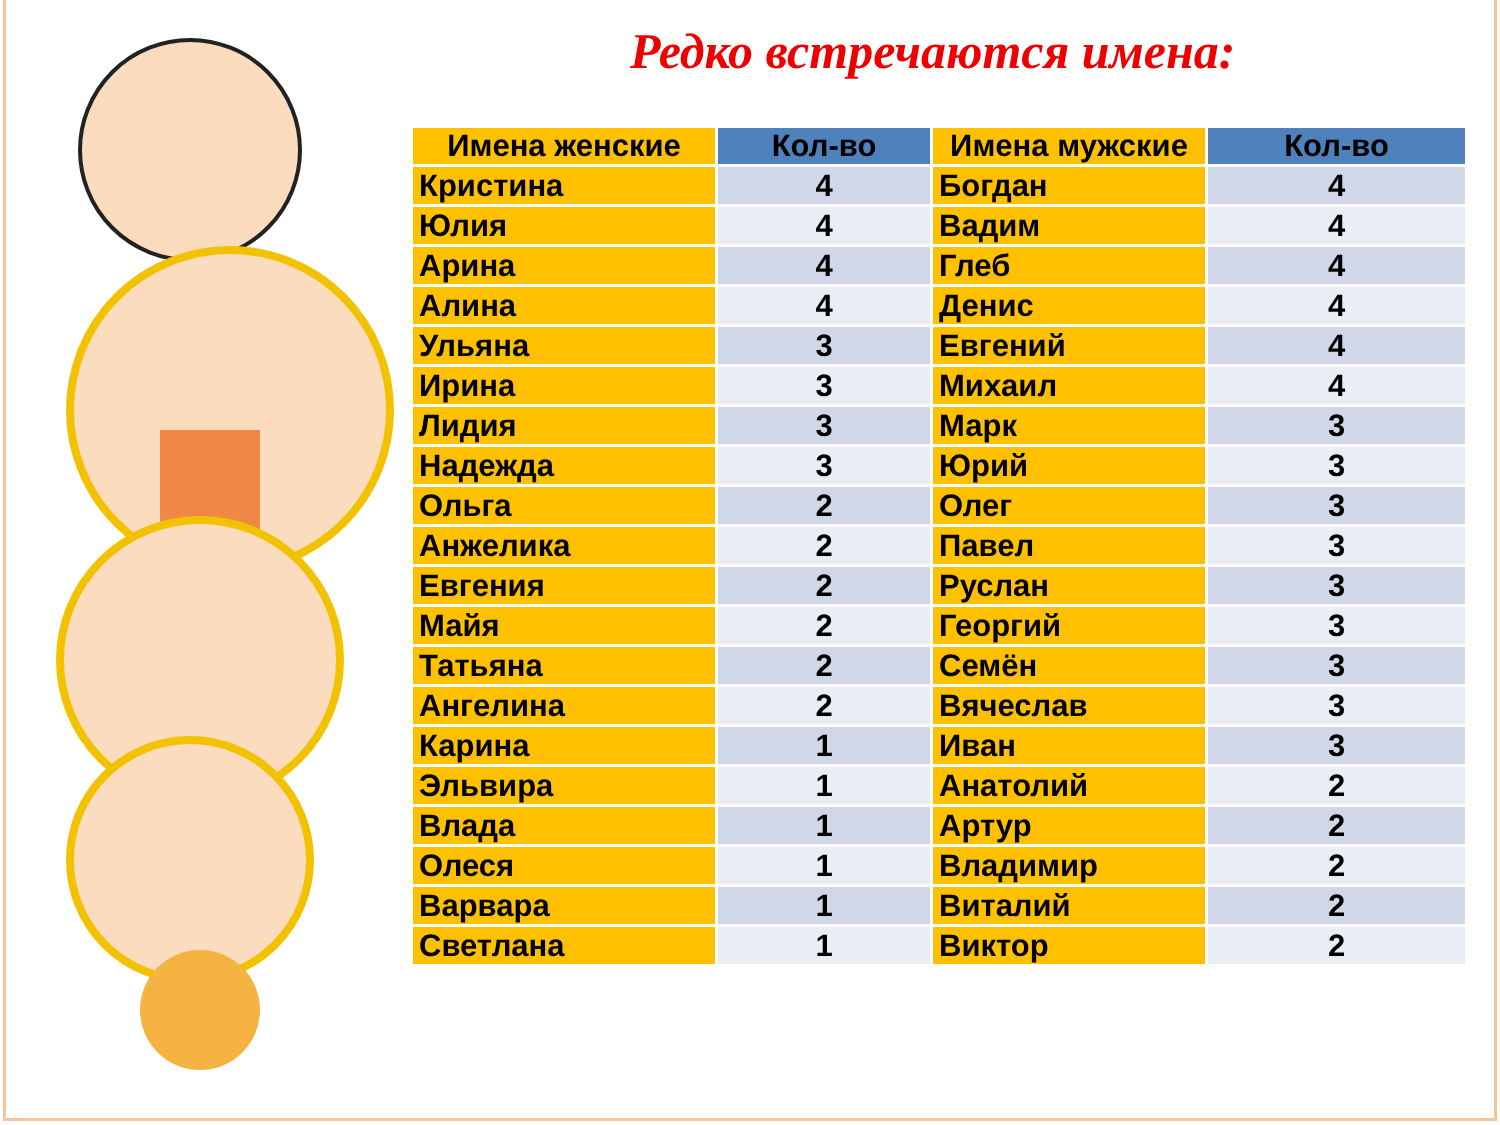Редко встречаются имена:
| Имена женские | Кол-во | Имена мужские | Кол-во |
| --- | --- | --- | --- |
| Кристина | 4 | Богдан | 4 |
| Юлия | 4 | Вадим | 4 |
| Арина | 4 | Глеб | 4 |
| Алина | 4 | Денис | 4 |
| Ульяна | 3 | Евгений | 4 |
| Ирина | 3 | Михаил | 4 |
| Лидия | 3 | Марк | 3 |
| Надежда | 3 | Юрий | 3 |
| Ольга | 2 | Олег | 3 |
| Анжелика | 2 | Павел | 3 |
| Евгения | 2 | Руслан | 3 |
| Майя | 2 | Георгий | 3 |
| Татьяна | 2 | Семён | 3 |
| Ангелина | 2 | Вячеслав | 3 |
| Карина | 1 | Иван | 3 |
| Эльвира | 1 | Анатолий | 2 |
| Влада | 1 | Артур | 2 |
| Олеся | 1 | Владимир | 2 |
| Варвара | 1 | Виталий | 2 |
| Светлана | 1 | Виктор | 2 |